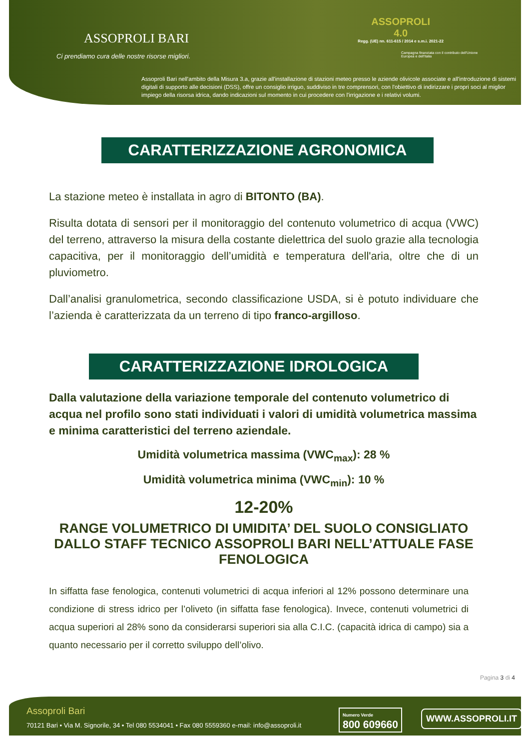ASSOPROLI BARI
Ci prendiamo cura delle nostre risorse migliori.
ASSOPROLI
4.0
Regg. (UE) nn. 611-615 / 2014 e s.m.i. 2021-22
Campagna finanziata con il contributo dell'Unione Europea e dell'Italia
Assoproli Bari nell'ambito della Misura 3.a, grazie all'installazione di stazioni meteo presso le aziende olivicole associate e all'introduzione di sistemi digitali di supporto alle decisioni (DSS), offre un consiglio irriguo, suddiviso in tre comprensori, con l'obiettivo di indirizzare i propri soci al miglior impiego della risorsa idrica, dando indicazioni sul momento in cui procedere con l'irrigazione e i relativi volumi.
CARATTERIZZAZIONE AGRONOMICA
La stazione meteo è installata in agro di BITONTO (BA).
Risulta dotata di sensori per il monitoraggio del contenuto volumetrico di acqua (VWC) del terreno, attraverso la misura della costante dielettrica del suolo grazie alla tecnologia capacitiva, per il monitoraggio dell’umidità e temperatura dell'aria, oltre che di un pluviometro.
Dall’analisi granulometrica, secondo classificazione USDA, si è potuto individuare che l’azienda è caratterizzata da un terreno di tipo franco-argilloso.
CARATTERIZZAZIONE IDROLOGICA
Dalla valutazione della variazione temporale del contenuto volumetrico di acqua nel profilo sono stati individuati i valori di umidità volumetrica massima e minima caratteristici del terreno aziendale.
Umidità volumetrica massima (VWC<sub>max</sub>): 28 %
Umidità volumetrica minima (VWC<sub>min</sub>): 10 %
12-20%
RANGE VOLUMETRICO DI UMIDITA’ DEL SUOLO CONSIGLIATO
DALLO STAFF TECNICO ASSOPROLI BARI NELL’ATTUALE FASE FENOLOGICA
In siffatta fase fenologica, contenuti volumetrici di acqua inferiori al 12% possono determinare una condizione di stress idrico per l’oliveto (in siffatta fase fenologica). Invece, contenuti volumetrici di acqua superiori al 28% sono da considerarsi superiori sia alla C.I.C. (capacità idrica di campo) sia a quanto necessario per il corretto sviluppo dell’olivo.
Pagina 3 di 4
Assoproli Bari
70121 Bari • Via M. Signorile, 34 • Tel 080 5534041 • Fax 080 5559360 e-mail: info@assoproli.it
Numero Verde
800 609660
WWW.ASSOPROLI.IT